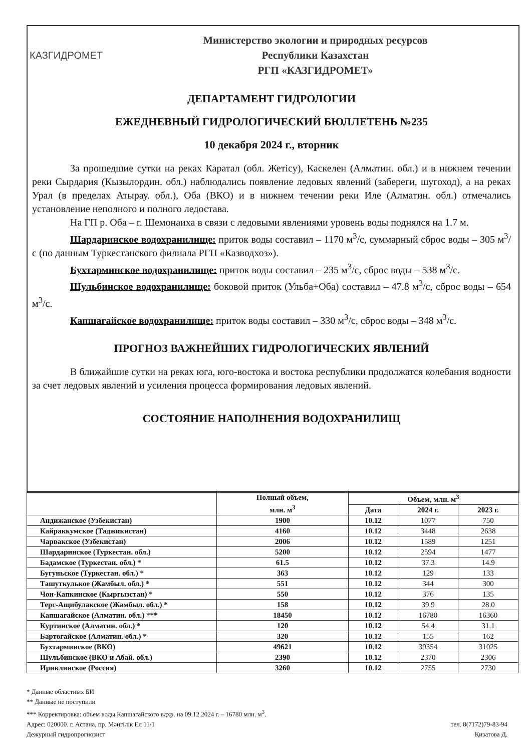КАЗГИДРОМЕТ
Министерство экологии и природных ресурсов
Республики Казахстан
РГП «КАЗГИДРОМЕТ»
ДЕПАРТАМЕНТ ГИДРОЛОГИИ
ЕЖЕДНЕВНЫЙ ГИДРОЛОГИЧЕСКИЙ БЮЛЛЕТЕНЬ №235
10 декабря 2024 г., вторник
За прошедшие сутки на реках Каратал (обл. Жетісу), Каскелен (Алматин. обл.) и в нижнем течении реки Сырдария (Кызылордин. обл.) наблюдались появление ледовых явлений (забереги, шугоход), а на реках Урал (в пределах Атырау. обл.), Оба (ВКО) и в нижнем течении реки Иле (Алматин. обл.) отмечались установление неполного и полного ледостава.
На ГП р. Оба – г. Шемонаиха в связи с ледовыми явлениями уровень воды поднялся на 1.7 м.
Шардаринское водохранилище: приток воды составил – 1170 м<sup>3</sup>/с, суммарный сброс воды – 305 м<sup>3</sup>/с (по данным Туркестанского филиала РГП «Казводхоз»).
Бухтарминское водохранилище: приток воды составил – 235 м<sup>3</sup>/с, сброс воды – 538 м<sup>3</sup>/с.
Шульбинское водохранилище: боковой приток (Ульба+Оба) составил – 47.8 м<sup>3</sup>/с, сброс воды – 654 м<sup>3</sup>/с.
Капшагайское водохранилище: приток воды составил – 330 м<sup>3</sup>/с, сброс воды – 348 м<sup>3</sup>/с.
ПРОГНОЗ ВАЖНЕЙШИХ ГИДРОЛОГИЧЕСКИХ ЯВЛЕНИЙ
В ближайшие сутки на реках юга, юго-востока и востока республики продолжатся колебания водности за счет ледовых явлений и усиления процесса формирования ледовых явлений.
СОСТОЯНИЕ НАПОЛНЕНИЯ ВОДОХРАНИЛИЩ
| | Полный объем, млн. м<sup>3</sup> | Объем, млн. м<sup>3</sup> | | |
| --- | --- | --- | --- | --- |
| | | Дата | 2024 г. | 2023 г. |
| Андижанское (Узбекистан) | 1900 | 10.12 | 1077 | 750 |
| Кайраккумское (Таджикистан) | 4160 | 10.12 | 3448 | 2638 |
| Чарвакское (Узбекистан) | 2006 | 10.12 | 1589 | 1251 |
| Шардаринское (Туркестан. обл.) | 5200 | 10.12 | 2594 | 1477 |
| Бадамское (Туркестан. обл.) * | 61.5 | 10.12 | 37.3 | 14.9 |
| Бугуньское (Туркестан. обл.) * | 363 | 10.12 | 129 | 133 |
| Ташуткулькое (Жамбыл. обл.) * | 551 | 10.12 | 344 | 300 |
| Чон-Капкинское (Кыргызстан) * | 550 | 10.12 | 376 | 135 |
| Терс-Ащибулакское (Жамбыл. обл.) * | 158 | 10.12 | 39.9 | 28.0 |
| Капшагайское (Алматин. обл.) *** | 18450 | 10.12 | 16780 | 16360 |
| Куртинское (Алматин. обл.) * | 120 | 10.12 | 54.4 | 31.1 |
| Бартогайское (Алматин. обл.) * | 320 | 10.12 | 155 | 162 |
| Бухтарминское (ВКО) | 49621 | 10.12 | 39354 | 31025 |
| Шульбинское (ВКО и Абай. обл.) | 2390 | 10.12 | 2370 | 2306 |
| Ириклинское (Россия) | 3260 | 10.12 | 2755 | 2730 |
* Данные областных БИ
** Данные не поступили
*** Корректировка: объем воды Капшагайского вдхр. на 09.12.2024 г. – 16780 млн. м<sup>3</sup>.
Адрес: 020000. г. Астана, пр. Мәңгілік Ел 11/1 тел. 8(7172)79-83-94
Дежурный гидропрогнозист Қизатова Д.